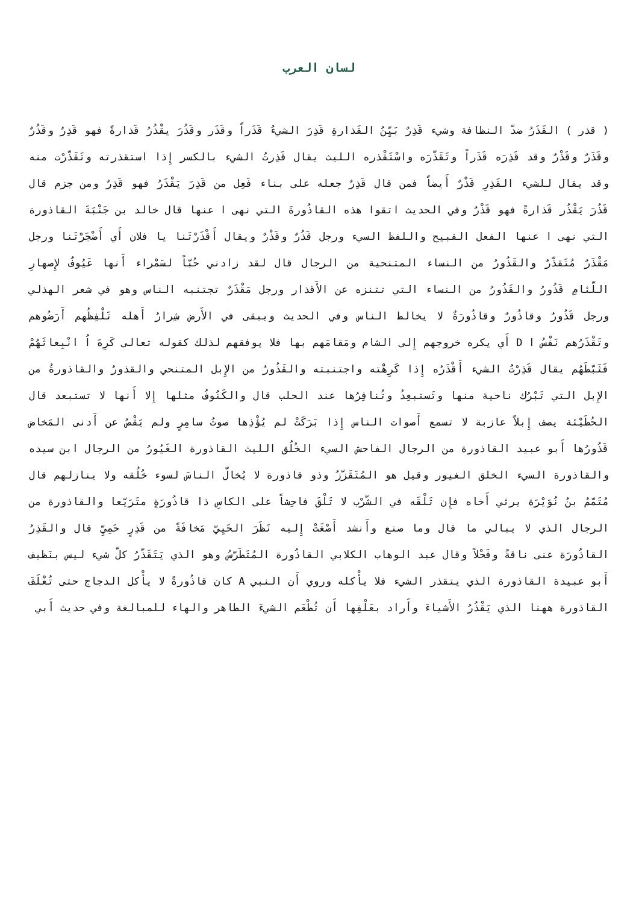لسان العرب
( قذر ) القَذَرُ ضدّ النظافة وشيء قَذِرٌ بَيِّنُ القَذارةِ قَذِرَ الشيءُ قَذَراً وقَذَر وقَذُرَ يقْذُرُ قَذارةً فهو قَذِرٌ وقَذُرٌ وقَذَرٌ وقَذْرٌ وقد قَذِرَه قَذَراً وتَقَذّرَه واسْتَقْذره الليث يقال قَذِرتُ الشيء بالكسر إِذا استقذرته وتَقَذّرْت منه وقد يقال للشيء القَذِرِ قَذْرٌ أَيضاً فمن قال قَذِرٌ جعله على بناء فَعِل من قَذِرَ يَقْذَرُ فهو قَذِرٌ ومن جزم قال قَذُرَ يَقْذُر قَذارةً فهو قَذْرٌ وفي الحديث اتقوا هذه القاذُورةَ التي نهى ا عنها قال خالد بن جَنْبَةَ القاذورة التي نهى ا عنها الفعل القبيح واللفظ السيء ورجل قَذُرٌ وقَذْرٌ ويقال أَقْذَرْتَنا يا فلان أَي أَضْجَرْتَنا ورجل مَقْذَرٌ مُتَقذّرٌ والقَذُورُ من النساء المتنحية من الرجال قال لقد زادني حُبّاً لسَمْراء أَنها عَيُوفٌ لإِصهارِ اللّئامِ قَذُورُ والقَذُورُ من النساء التي تتنزه عن الأَقذار ورجل مَقْذَرٌ تجتنبه الناس وهو في شعر الهذلي ورجل قَذُورٌ وقاذُورٌ وقاذُورَةٌ لا يخالط الناس وفي الحديث ويبقى في الأَرض شِرارُ أَهله تَلْفِظُهم أَرَضُوهم وتَقْذَرُهم نَفْسُ ا D أَي يكره خروجهم إِلى الشام ومَقامَهم بها فلا يوفقهم لذلك كقوله تعالى كَرِهَ اُ انْبِعاثَهُمْ فَثَبّطَهُم يقال قَذِرْتُ الشيء أَقْذَرُه إِذا كَرِهْته واجتنبته والقَذُورُ من الإِبل المتنحي والقذورُ والقاذورةُ من الإِبل التي تَبْرُك ناحية منها وتَستبعِدُ وتُنافِرُها عند الحلب قال والكَنُوفُ مثلها إِلا أَنها لا تستبعد قال الحُطَيْئة يصف إِبلاً عازبة لا تسمع أَصوات الناس إِذا بَرَكَتْ لم يُؤْذِها صوتُ سامِرٍ ولم يَقْصُ عن أَدنى المَخاض قَذُورُها أَبو عبيد القاذورة من الرجال الفاحش السيء الخُلُق الليث القاذورة الغَيُورُ من الرجال ابن سيده والقاذورة السيء الخلق الغيور وقيل هو المُتَقَزّزُ وذو قاذورة لا يُخالّ الناسَ لسوء خُلُقه ولا ينازلهم قال مُتَمّمُ بنُ نُوَيْرَة يرثي أَخاه فإِن تَلْقَه في الشّرْب لا تَلْقَ فاحِشاً على الكاسِ ذا قاذُورَةٍ متَرَيّعا والقاذورة من الرجال الذي لا يبالي ما قال وما صنع وأَنشد أَصْغَتْ إِليه نَظَرَ الحَيِيّ مَخافَةً من قَذِرٍ حَمِيِّ قال والقَذِرُ القاذُورَة عنى ناقةً وفَحْلاً وقال عبد الوهاب الكلابي القاذُورة المُتَطَرّسُ وهو الذي يَتَقَذّرُ كلّ شيء ليس بنَظيف أَبو عبيدة القاذورة الذي يتقذر الشيء فلا يأْكله وروي أَن النبي A كان قاذُورةً لا يأْكل الدجاج حتى تُعْلَفَ القاذورة ههنا الذي يَقْذُرُ الأَشياءَ وأَراد بعَلْفِها أَن تُطْعَم الشيءَ الطاهر والهاء للمبالغة وفي حديث أَبي